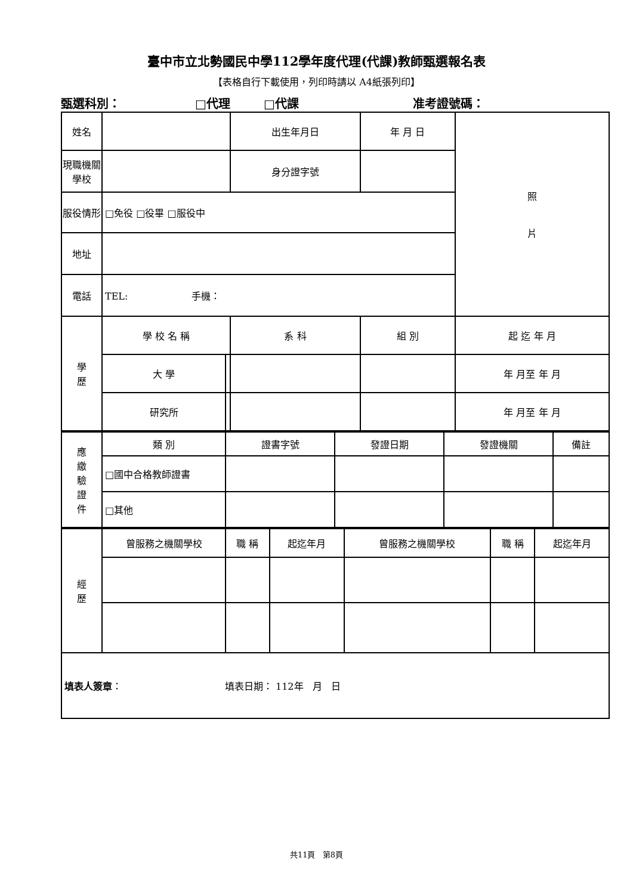臺中市立北勢國民中學112學年度代理(代課)教師甄選報名表
【表格自行下載使用，列印時請以 A4紙張列印】
甄選科別： □代理 □代課 准考證號碼：
| 姓名 | | | | 出生年月日 | 年 月 日 | | 照 片 |
| 現職機關學校 | | | | 身分證字號 | | | |
| 服役情形 | □免役 □役畢 □服役中 | | | | | | |
| 地址 | | | | | | | |
| 電話 | TEL: 手機： | | | | | | |
| 學 歷 | 學 校 名 稱 | | 系 科 | | 組 別 | 起 迄 年 月 | |
| | 大 學 | | | | | 年 月至 年 月 | |
| | 研究所 | | | | | 年 月至 年 月 | |
| 應 繳 驗 證 件 | 類 別 | 證書字號 | 發證日期 | 發證機關 | 備註 |
| | □國中合格教師證書 | | | | |
| | □其他 | | | | |
| 經 歷 | 曾服務之機關學校 | 職 稱 | 起迄年月 | 曾服務之機關學校 | 職 稱 | 起迄年月 |
| 填表人簽章 ： 填表日期： 112年 月 日 | | | | | | |
共11頁 第8頁